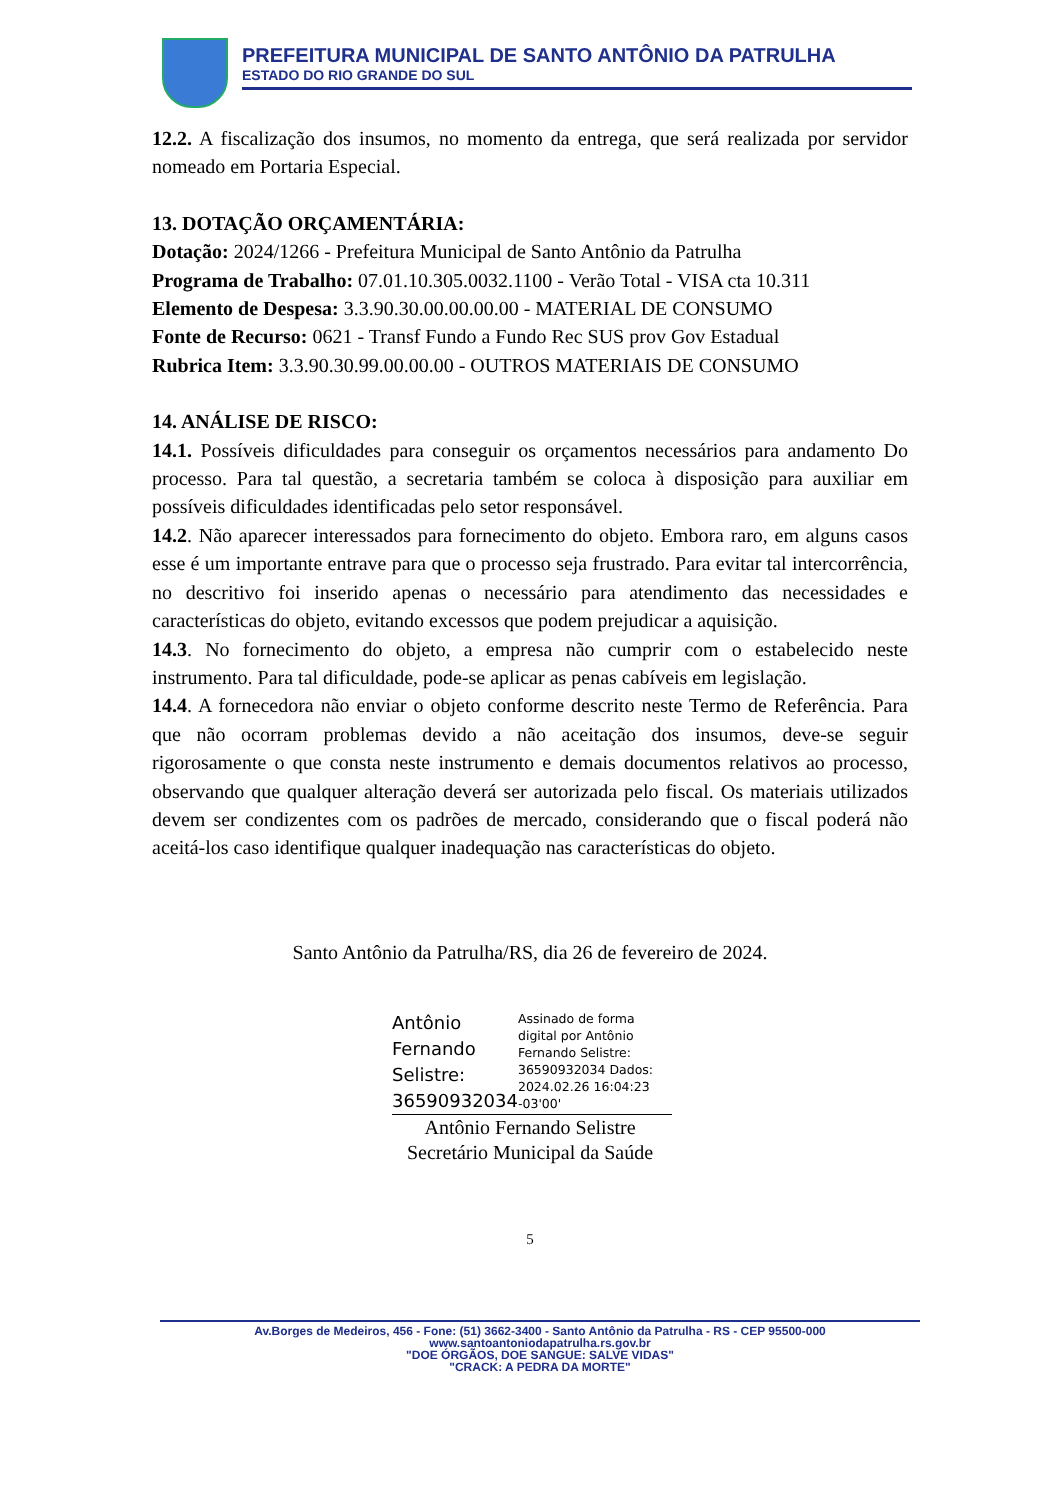PREFEITURA MUNICIPAL DE SANTO ANTÔNIO DA PATRULHA
ESTADO DO RIO GRANDE DO SUL
12.2. A fiscalização dos insumos, no momento da entrega, que será realizada por servidor nomeado em Portaria Especial.
13. DOTAÇÃO ORÇAMENTÁRIA:
Dotação: 2024/1266 - Prefeitura Municipal de Santo Antônio da Patrulha
Programa de Trabalho: 07.01.10.305.0032.1100 - Verão Total - VISA cta 10.311
Elemento de Despesa: 3.3.90.30.00.00.00.00 - MATERIAL DE CONSUMO
Fonte de Recurso: 0621 - Transf Fundo a Fundo Rec SUS prov Gov Estadual
Rubrica Item: 3.3.90.30.99.00.00.00 - OUTROS MATERIAIS DE CONSUMO
14. ANÁLISE DE RISCO:
14.1. Possíveis dificuldades para conseguir os orçamentos necessários para andamento Do processo. Para tal questão, a secretaria também se coloca à disposição para auxiliar em possíveis dificuldades identificadas pelo setor responsável.
14.2. Não aparecer interessados para fornecimento do objeto. Embora raro, em alguns casos esse é um importante entrave para que o processo seja frustrado. Para evitar tal intercorrência, no descritivo foi inserido apenas o necessário para atendimento das necessidades e características do objeto, evitando excessos que podem prejudicar a aquisição.
14.3. No fornecimento do objeto, a empresa não cumprir com o estabelecido neste instrumento. Para tal dificuldade, pode-se aplicar as penas cabíveis em legislação.
14.4. A fornecedora não enviar o objeto conforme descrito neste Termo de Referência. Para que não ocorram problemas devido a não aceitação dos insumos, deve-se seguir rigorosamente o que consta neste instrumento e demais documentos relativos ao processo, observando que qualquer alteração deverá ser autorizada pelo fiscal. Os materiais utilizados devem ser condizentes com os padrões de mercado, considerando que o fiscal poderá não aceitá-los caso identifique qualquer inadequação nas características do objeto.
Santo Antônio da Patrulha/RS, dia 26 de fevereiro de 2024.
Antônio Fernando Selistre: 36590932034
Assinado de forma digital por Antônio Fernando Selistre: 36590932034 Dados: 2024.02.26 16:04:23 -03'00'
Antônio Fernando Selistre
Secretário Municipal da Saúde
5
Av.Borges de Medeiros, 456 - Fone: (51) 3662-3400 - Santo Antônio da Patrulha - RS - CEP 95500-000
www.santoantoniodapatrulha.rs.gov.br
"DOE ÓRGÃOS, DOE SANGUE: SALVE VIDAS"
"CRACK: A PEDRA DA MORTE"